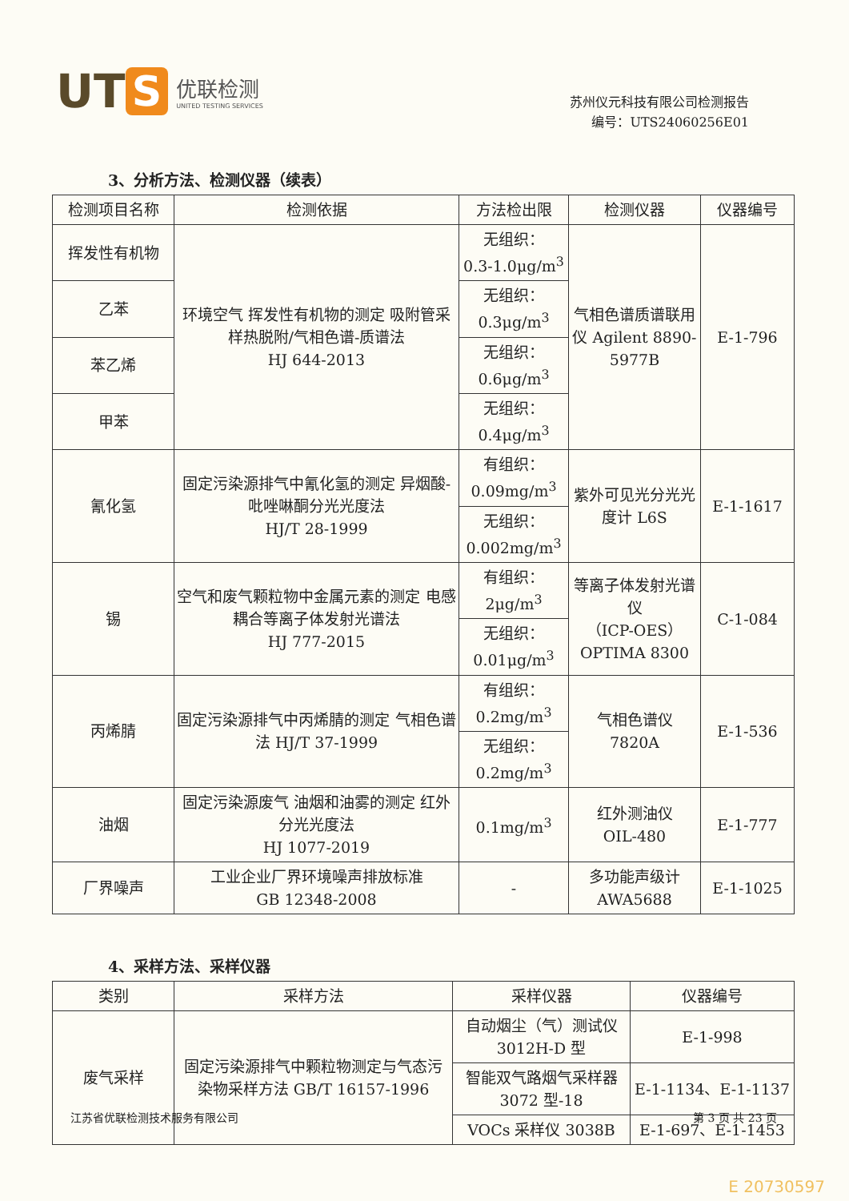UT S 优联检测
UNITED TESTING SERVICES
苏州仪元科技有限公司检测报告
编号：UTS24060256E01
3、分析方法、检测仪器（续表）
| 检测项目名称 | 检测依据 | 方法检出限 | 检测仪器 | 仪器编号 |
| --- | --- | --- | --- | --- |
| 挥发性有机物 | 环境空气 挥发性有机物的测定 吸附管采样热脱附/气相色谱-质谱法 HJ 644-2013 | 无组织： 0.3-1.0μg/m<sup>3</sup> | 气相色谱质谱联用仪 Agilent 8890-5977B | E-1-796 |
| 乙苯 | | 无组织： 0.3μg/m<sup>3</sup> | | |
| 苯乙烯 | | 无组织： 0.6μg/m<sup>3</sup> | | |
| 甲苯 | | 无组织： 0.4μg/m<sup>3</sup> | | |
| 氰化氢 | 固定污染源排气中氰化氢的测定 异烟酸-吡唑啉酮分光光度法 HJ/T 28-1999 | 有组织： 0.09mg/m<sup>3</sup> | 紫外可见光分光光度计 L6S | E-1-1617 |
| | | 无组织： 0.002mg/m<sup>3</sup> | | |
| 锡 | 空气和废气颗粒物中金属元素的测定 电感耦合等离子体发射光谱法 HJ 777-2015 | 有组织： 2μg/m<sup>3</sup> | 等离子体发射光谱仪 （ICP-OES） OPTIMA 8300 | C-1-084 |
| | | 无组织： 0.01μg/m<sup>3</sup> | | |
| 丙烯腈 | 固定污染源排气中丙烯腈的测定 气相色谱法 HJ/T 37-1999 | 有组织： 0.2mg/m<sup>3</sup> | 气相色谱仪 7820A | E-1-536 |
| | | 无组织： 0.2mg/m<sup>3</sup> | | |
| 油烟 | 固定污染源废气 油烟和油雾的测定 红外分光光度法 HJ 1077-2019 | 0.1mg/m<sup>3</sup> | 红外测油仪 OIL-480 | E-1-777 |
| 厂界噪声 | 工业企业厂界环境噪声排放标准 GB 12348-2008 | - | 多功能声级计 AWA5688 | E-1-1025 |
4、采样方法、采样仪器
| 类别 | 采样方法 | 采样仪器 | 仪器编号 |
| --- | --- | --- | --- |
| 废气采样 | 固定污染源排气中颗粒物测定与气态污染物采样方法 GB/T 16157-1996 | 自动烟尘（气）测试仪 3012H-D 型 | E-1-998 |
| | | 智能双气路烟气采样器 3072 型-18 | E-1-1134、E-1-1137 |
| | | VOCs 采样仪 3038B | E-1-697、E-1-1453 |
江苏省优联检测技术服务有限公司 第 3 页 共 23 页
E 20730597